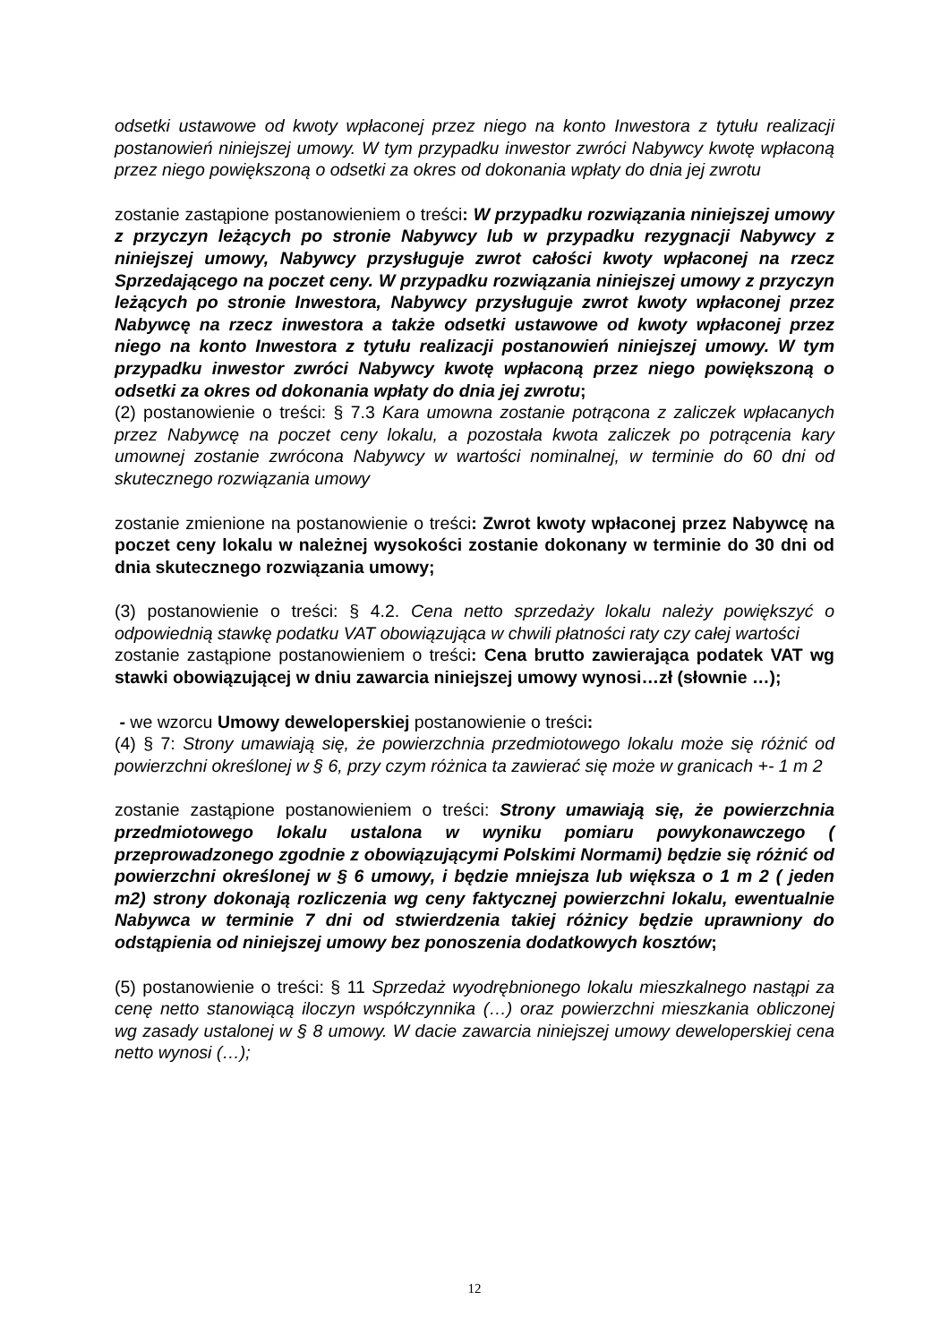odsetki ustawowe od kwoty wpłaconej przez niego na konto Inwestora z tytułu realizacji postanowień niniejszej umowy. W tym przypadku inwestor zwróci Nabywcy kwotę wpłaconą przez niego powiększoną o odsetki za okres od dokonania wpłaty do dnia jej zwrotu
zostanie zastąpione postanowieniem o treści: W przypadku rozwiązania niniejszej umowy z przyczyn leżących po stronie Nabywcy lub w przypadku rezygnacji Nabywcy z niniejszej umowy, Nabywcy przysługuje zwrot całości kwoty wpłaconej na rzecz Sprzedającego na poczet ceny. W przypadku rozwiązania niniejszej umowy z przyczyn leżących po stronie Inwestora, Nabywcy przysługuje zwrot kwoty wpłaconej przez Nabywcę na rzecz inwestora a także odsetki ustawowe od kwoty wpłaconej przez niego na konto Inwestora z tytułu realizacji postanowień niniejszej umowy. W tym przypadku inwestor zwróci Nabywcy kwotę wpłaconą przez niego powiększoną o odsetki za okres od dokonania wpłaty do dnia jej zwrotu;
(2) postanowienie o treści: § 7.3 Kara umowna zostanie potrącona z zaliczek wpłacanych przez Nabywcę na poczet ceny lokalu, a pozostała kwota zaliczek po potrącenia kary umownej zostanie zwrócona Nabywcy w wartości nominalnej, w terminie do 60 dni od skutecznego rozwiązania umowy
zostanie zmienione na postanowienie o treści: Zwrot kwoty wpłaconej przez Nabywcę na poczet ceny lokalu w należnej wysokości zostanie dokonany w terminie do 30 dni od dnia skutecznego rozwiązania umowy;
(3) postanowienie o treści: § 4.2. Cena netto sprzedaży lokalu należy powiększyć o odpowiednią stawkę podatku VAT obowiązująca w chwili płatności raty czy całej wartości
zostanie zastąpione postanowieniem o treści: Cena brutto zawierająca podatek VAT wg stawki obowiązującej w dniu zawarcia niniejszej umowy wynosi…zł (słownie …);
- we wzorcu Umowy deweloperskiej postanowienie o treści:
(4) § 7: Strony umawiają się, że powierzchnia przedmiotowego lokalu może się różnić od powierzchni określonej w § 6, przy czym różnica ta zawierać się może w granicach +- 1 m 2
zostanie zastąpione postanowieniem o treści: Strony umawiają się, że powierzchnia przedmiotowego lokalu ustalona w wyniku pomiaru powykonawczego ( przeprowadzonego zgodnie z obowiązującymi Polskimi Normami) będzie się różnić od powierzchni określonej w § 6 umowy, i będzie mniejsza lub większa o 1 m 2 ( jeden m2) strony dokonają rozliczenia wg ceny faktycznej powierzchni lokalu, ewentualnie Nabywca w terminie 7 dni od stwierdzenia takiej różnicy będzie uprawniony do odstąpienia od niniejszej umowy bez ponoszenia dodatkowych kosztów;
(5) postanowienie o treści: § 11 Sprzedaż wyodrębnionego lokalu mieszkalnego nastąpi za cenę netto stanowiącą iloczyn współczynnika (…) oraz powierzchni mieszkania obliczonej wg zasady ustalonej w § 8 umowy. W dacie zawarcia niniejszej umowy deweloperskiej cena netto wynosi (…);
12